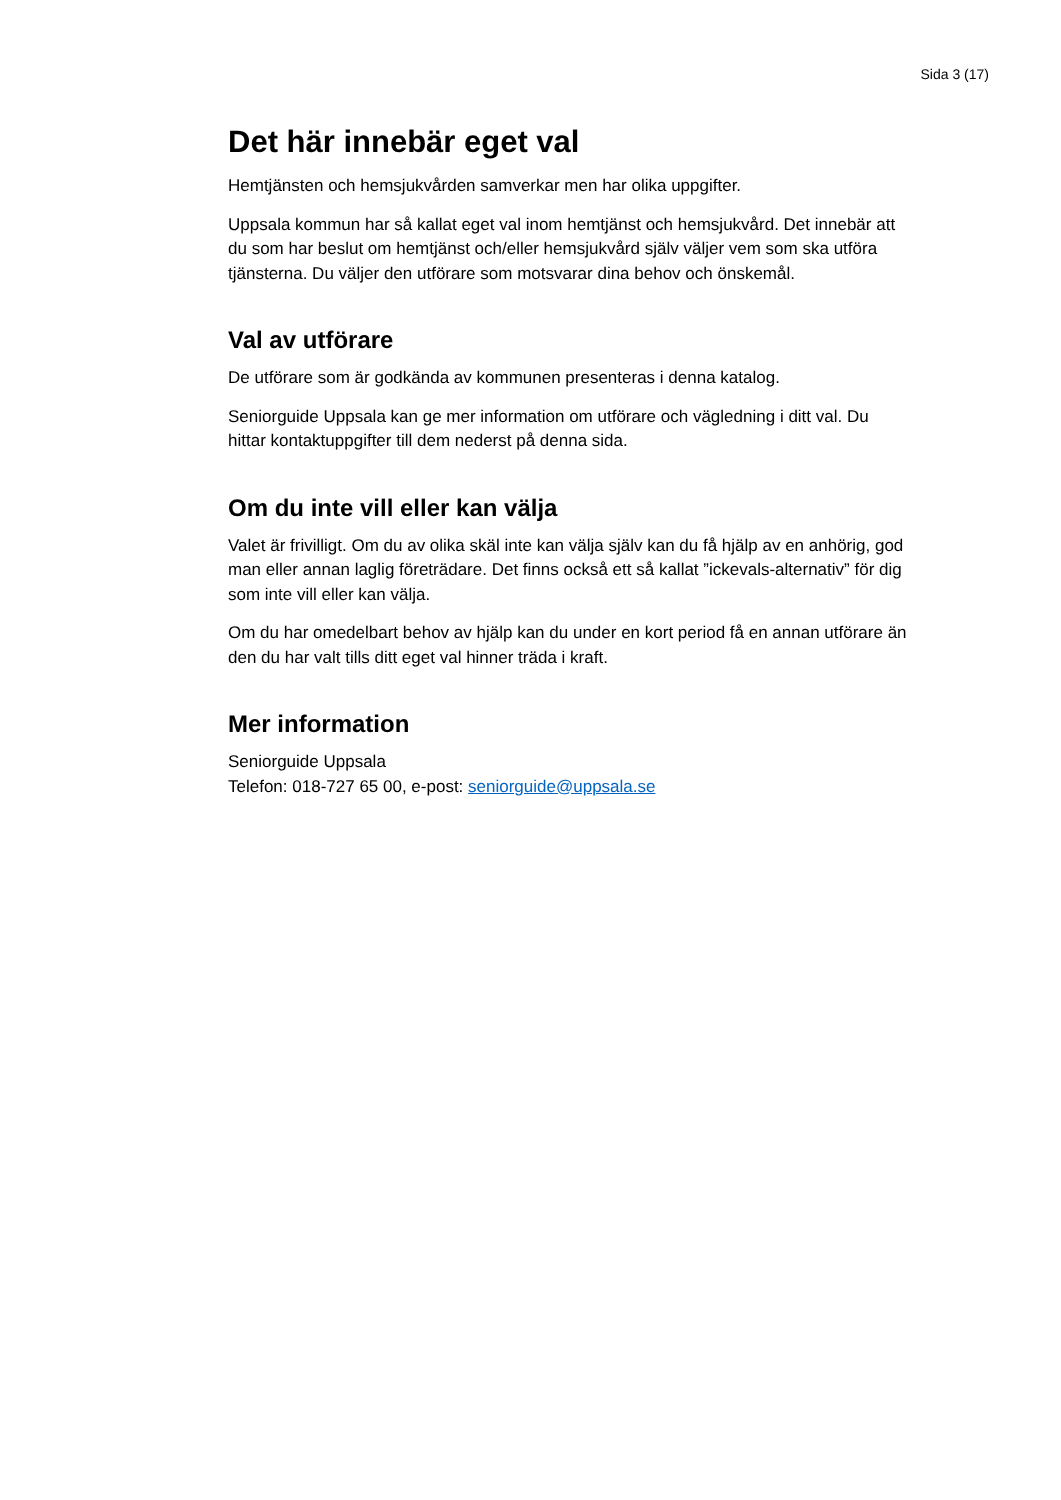Sida 3 (17)
Det här innebär eget val
Hemtjänsten och hemsjukvården samverkar men har olika uppgifter.
Uppsala kommun har så kallat eget val inom hemtjänst och hemsjukvård. Det innebär att du som har beslut om hemtjänst och/eller hemsjukvård själv väljer vem som ska utföra tjänsterna. Du väljer den utförare som motsvarar dina behov och önskemål.
Val av utförare
De utförare som är godkända av kommunen presenteras i denna katalog.
Seniorguide Uppsala kan ge mer information om utförare och vägledning i ditt val. Du hittar kontaktuppgifter till dem nederst på denna sida.
Om du inte vill eller kan välja
Valet är frivilligt. Om du av olika skäl inte kan välja själv kan du få hjälp av en anhörig, god man eller annan laglig företrädare. Det finns också ett så kallat ”ickevals-alternativ” för dig som inte vill eller kan välja.
Om du har omedelbart behov av hjälp kan du under en kort period få en annan utförare än den du har valt tills ditt eget val hinner träda i kraft.
Mer information
Seniorguide Uppsala
Telefon: 018-727 65 00, e-post: seniorguide@uppsala.se